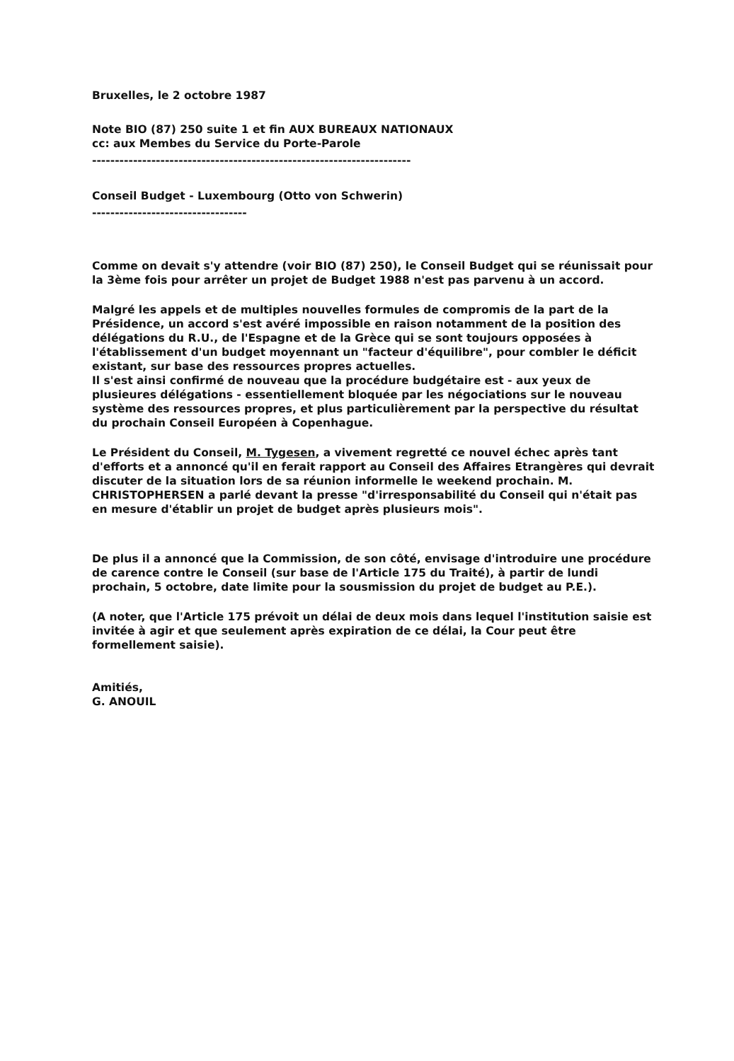Bruxelles, le 2 octobre 1987
Note BIO (87) 250 suite 1 et fin AUX BUREAUX NATIONAUX
cc: aux Membes du Service du Porte-Parole
----------------------------------------------------------------------
Conseil Budget - Luxembourg (Otto von Schwerin)
----------------------------------
Comme on devait s'y attendre (voir BIO (87) 250), le Conseil Budget qui se réunissait pour la 3ème fois pour arrêter un projet de Budget 1988 n'est pas parvenu à un accord.
Malgré les appels et de multiples nouvelles formules de compromis de la part de la Présidence, un accord s'est avéré impossible en raison notamment de la position des délégations du R.U., de l'Espagne et de la Grèce qui se sont toujours opposées à l'établissement d'un budget moyennant un "facteur d'équilibre", pour combler le déficit existant, sur base des ressources propres actuelles.
Il s'est ainsi confirmé de nouveau que la procédure budgétaire est - aux yeux de plusieures délégations - essentiellement bloquée par les négociations sur le nouveau système des ressources propres, et plus particulièrement par la perspective du résultat du prochain Conseil Européen à Copenhague.
Le Président du Conseil, M. Tygesen, a vivement regretté ce nouvel échec après tant d'efforts et a annoncé qu'il en ferait rapport au Conseil des Affaires Etrangères qui devrait discuter de la situation lors de sa réunion informelle le weekend prochain. M. CHRISTOPHERSEN a parlé devant la presse "d'irresponsabilité du Conseil qui n'était pas en mesure d'établir un projet de budget après plusieurs mois".
De plus il a annoncé que la Commission, de son côté, envisage d'introduire une procédure de carence contre le Conseil (sur base de l'Article 175 du Traité), à partir de lundi prochain, 5 octobre, date limite pour la sousmission du projet de budget au P.E.).
(A noter, que l'Article 175 prévoit un délai de deux mois dans lequel l'institution saisie est invitée à agir et que seulement après expiration de ce délai, la Cour peut être formellement saisie).
Amitiés,
G. ANOUIL